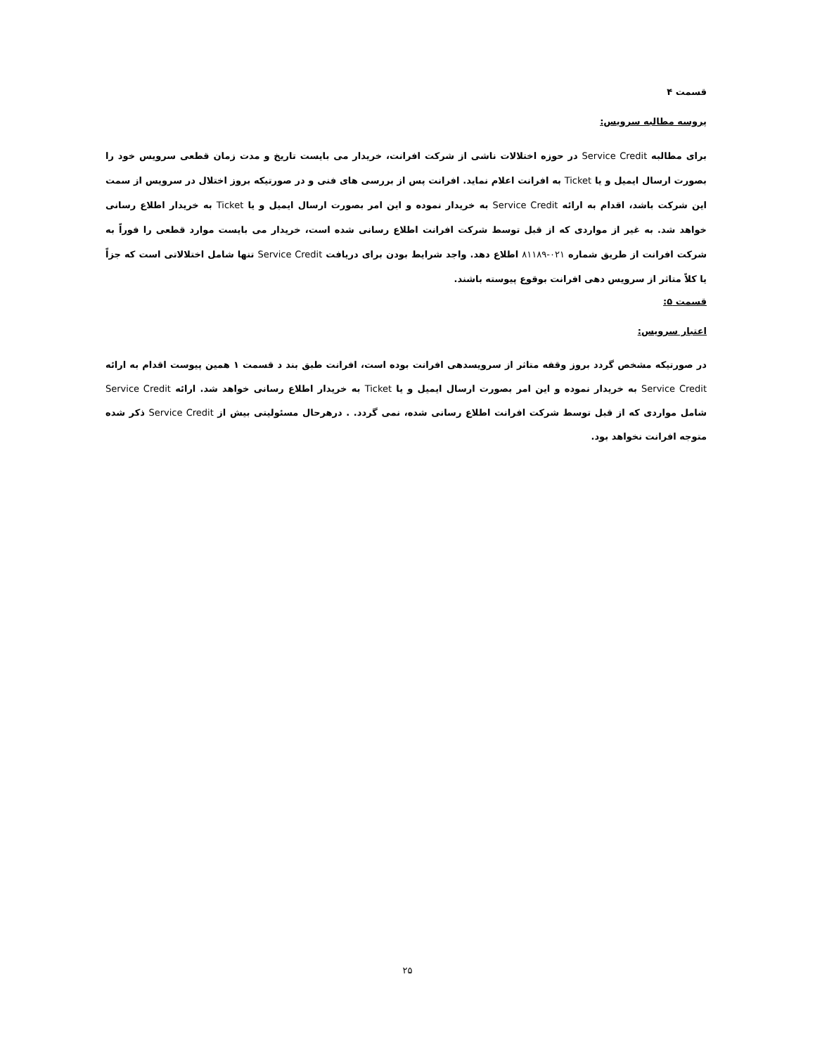قسمت ۴
پروسه مطالبه سرویس:
برای مطالبه Service Credit در حوزه اختلالات ناشی از شرکت افرانت، خریدار می بایست تاریخ و مدت زمان قطعی سرویس خود را بصورت ارسال ایمیل و یا Ticket به افرانت اعلام نماید. افرانت پس از بررسی های فنی و در صورتیکه بروز اختلال در سرویس از سمت این شرکت باشد، اقدام به ارائه Service Credit به خریدار نموده و این امر بصورت ارسال ایمیل و یا Ticket به خریدار اطلاع رسانی خواهد شد. به غیر از مواردی که از قبل توسط شرکت افرانت اطلاع رسانی شده است، خریدار می بایست موارد قطعی را فوراً به شرکت افرانت از طریق شماره ۰۲۱-۸۱۱۸۹ اطلاع دهد. واجد شرایط بودن برای دریافت Service Credit تنها شامل اختلالاتی است که جزاً یا کلاً متاثر از سرویس دهی افرانت بوقوع پیوسته باشند.
قسمت ۵:
اعتبار سرویس:
در صورتیکه مشخص گردد بروز وقفه متاثر از سرویسدهی افرانت بوده است، افرانت طبق بند د قسمت ۱ همین پیوست اقدام به ارائه Service Credit به خریدار نموده و این امر بصورت ارسال ایمیل و یا Ticket به خریدار اطلاع رسانی خواهد شد. ارائه Service Credit شامل مواردی که از قبل توسط شرکت افرانت اطلاع رسانی شده، نمی گردد. . درهرحال مسئولیتی بیش از Service Credit ذکر شده متوجه افرانت نخواهد بود.
۲۵